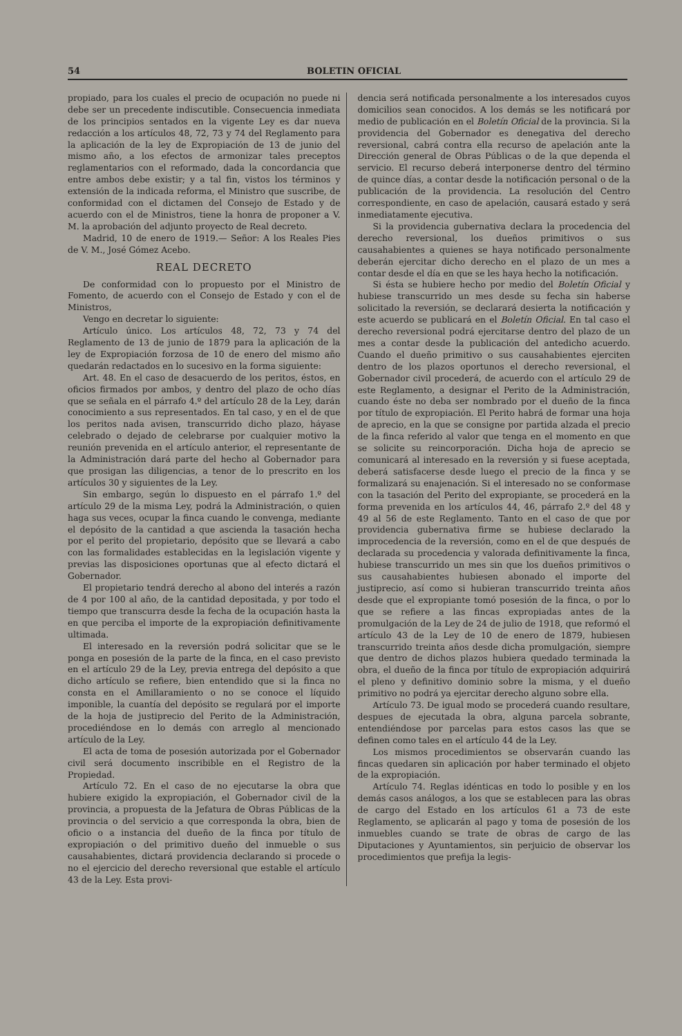54 BOLETIN OFICIAL
propiado, para los cuales el precio de ocupación no puede ni debe ser un precedente indiscutible. Consecuencia inmediata de los principios sentados en la vigente Ley es dar nueva redacción a los artículos 48, 72, 73 y 74 del Reglamento para la aplicación de la ley de Expropiación de 13 de junio del mismo año, a los efectos de armonizar tales preceptos reglamentarios con el reformado, dada la concordancia que entre ambos debe existir; y a tal fin, vistos los términos y extensión de la indicada reforma, el Ministro que suscribe, de conformidad con el dictamen del Consejo de Estado y de acuerdo con el de Ministros, tiene la honra de proponer a V. M. la aprobación del adjunto proyecto de Real decreto.
Madrid, 10 de enero de 1919.— Señor: A los Reales Pies de V. M., José Gómez Acebo.
REAL DECRETO
De conformidad con lo propuesto por el Ministro de Fomento, de acuerdo con el Consejo de Estado y con el de Ministros,
Vengo en decretar lo siguiente:
Artículo único. Los artículos 48, 72, 73 y 74 del Reglamento de 13 de junio de 1879 para la aplicación de la ley de Expropiación forzosa de 10 de enero del mismo año quedarán redactados en lo sucesivo en la forma siguiente:
Art. 48. En el caso de desacuerdo de los peritos, éstos, en oficios firmados por ambos, y dentro del plazo de ocho días que se señala en el párrafo 4.º del artículo 28 de la Ley, darán conocimiento a sus representados. En tal caso, y en el de que los peritos nada avisen, transcurrido dicho plazo, háyase celebrado o dejado de celebrarse por cualquier motivo la reunión prevenida en el artículo anterior, el representante de la Administración dará parte del hecho al Gobernador para que prosigan las diligencias, a tenor de lo prescrito en los artículos 30 y siguientes de la Ley.
Sin embargo, según lo dispuesto en el párrafo 1.º del artículo 29 de la misma Ley, podrá la Administración, o quien haga sus veces, ocupar la finca cuando le convenga, mediante el depósito de la cantidad a que ascienda la tasación hecha por el perito del propietario, depósito que se llevará a cabo con las formalidades establecidas en la legislación vigente y previas las disposiciones oportunas que al efecto dictará el Gobernador.
El propietario tendrá derecho al abono del interés a razón de 4 por 100 al año, de la cantidad depositada, y por todo el tiempo que transcurra desde la fecha de la ocupación hasta la en que perciba el importe de la expropiación definitivamente ultimada.
El interesado en la reversión podrá solicitar que se le ponga en posesión de la parte de la finca, en el caso previsto en el artículo 29 de la Ley, previa entrega del depósito a que dicho artículo se refiere, bien entendido que si la finca no consta en el Amillaramiento o no se conoce el líquido imponible, la cuantía del depósito se regulará por el importe de la hoja de justiprecio del Perito de la Administración, procediéndose en lo demás con arreglo al mencionado artículo de la Ley.
El acta de toma de posesión autorizada por el Gobernador civil será documento inscribible en el Registro de la Propiedad.
Artículo 72. En el caso de no ejecutarse la obra que hubiere exigido la expropiación, el Gobernador civil de la provincia, a propuesta de la Jefatura de Obras Públicas de la provincia o del servicio a que corresponda la obra, bien de oficio o a instancia del dueño de la finca por título de expropiación o del primitivo dueño del inmueble o sus causahabientes, dictará providencia declarando si procede o no el ejercicio del derecho reversional que estable el artículo 43 de la Ley. Esta provi-
dencia será notificada personalmente a los interesados cuyos domicilios sean conocidos. A los demás se les notificará por medio de publicación en el Boletín Oficial de la provincia. Si la providencia del Gobernador es denegativa del derecho reversional, cabrá contra ella recurso de apelación ante la Dirección general de Obras Públicas o de la que dependa el servicio. El recurso deberá interponerse dentro del término de quince días, a contar desde la notificación personal o de la publicación de la providencia. La resolución del Centro correspondiente, en caso de apelación, causará estado y será inmediatamente ejecutiva.
Si la providencia gubernativa declara la procedencia del derecho reversional, los dueños primitivos o sus causahabientes a quienes se haya notificado personalmente deberán ejercitar dicho derecho en el plazo de un mes a contar desde el día en que se les haya hecho la notificación.
Si ésta se hubiere hecho por medio del Boletín Oficial y hubiese transcurrido un mes desde su fecha sin haberse solicitado la reversión, se declarará desierta la notificación y este acuerdo se publicará en el Boletín Oficial. En tal caso el derecho reversional podrá ejercitarse dentro del plazo de un mes a contar desde la publicación del antedicho acuerdo. Cuando el dueño primitivo o sus causahabientes ejerciten dentro de los plazos oportunos el derecho reversional, el Gobernador civil procederá, de acuerdo con el artículo 29 de este Reglamento, a designar el Perito de la Administración, cuando éste no deba ser nombrado por el dueño de la finca por título de expropiación. El Perito habrá de formar una hoja de aprecio, en la que se consigne por partida alzada el precio de la finca referido al valor que tenga en el momento en que se solicite su reincorporación. Dicha hoja de aprecio se comunicará al interesado en la reversión y si fuese aceptada, deberá satisfacerse desde luego el precio de la finca y se formalizará su enajenación. Si el interesado no se conformase con la tasación del Perito del expropiante, se procederá en la forma prevenida en los artículos 44, 46, párrafo 2.º del 48 y 49 al 56 de este Reglamento. Tanto en el caso de que por providencia gubernativa firme se hubiese declarado la improcedencia de la reversión, como en el de que después de declarada su procedencia y valorada definitivamente la finca, hubiese transcurrido un mes sin que los dueños primitivos o sus causahabientes hubiesen abonado el importe del justiprecio, así como si hubieran transcurrido treinta años desde que el expropiante tomó posesión de la finca, o por lo que se refiere a las fincas expropiadas antes de la promulgación de la Ley de 24 de julio de 1918, que reformó el artículo 43 de la Ley de 10 de enero de 1879, hubiesen transcurrido treinta años desde dicha promulgación, siempre que dentro de dichos plazos hubiera quedado terminada la obra, el dueño de la finca por título de expropiación adquirirá el pleno y definitivo dominio sobre la misma, y el dueño primitivo no podrá ya ejercitar derecho alguno sobre ella.
Artículo 73. De igual modo se procederá cuando resultare, despues de ejecutada la obra, alguna parcela sobrante, entendiéndose por parcelas para estos casos las que se definen como tales en el artículo 44 de la Ley.
Los mismos procedimientos se observarán cuando las fincas quedaren sin aplicación por haber terminado el objeto de la expropiación.
Artículo 74. Reglas idénticas en todo lo posible y en los demás casos análogos, a los que se establecen para las obras de cargo del Estado en los artículos 61 a 73 de este Reglamento, se aplicarán al pago y toma de posesión de los inmuebles cuando se trate de obras de cargo de las Diputaciones y Ayuntamientos, sin perjuicio de observar los procedimientos que prefija la legis-